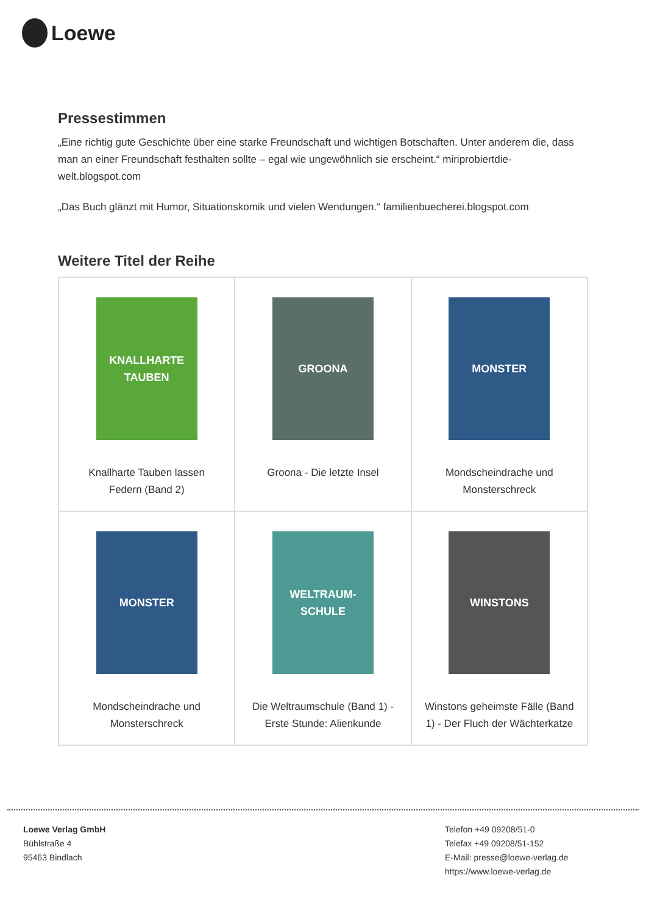Loewe
Pressestimmen
„Eine richtig gute Geschichte über eine starke Freundschaft und wichtigen Botschaften. Unter anderem die, dass man an einer Freundschaft festhalten sollte – egal wie ungewöhnlich sie erscheint.“ miriprobiertdie-welt.blogspot.com
„Das Buch glänzt mit Humor, Situationskomik und vielen Wendungen.“ familienbuecherei.blogspot.com
Weitere Titel der Reihe
| KNALLHARTE TAUBEN Knallharte Tauben lassen Federn (Band 2) | GROONA Groona - Die letzte Insel | MONSTER Mondscheindrache und Monsterschreck |
| MONSTER Mondscheindrache und Monsterschreck | WELTRAUM-SCHULE Die Weltraumschule (Band 1) - Erste Stunde: Alienkunde | WINSTONS Winstons geheimste Fälle (Band 1) - Der Fluch der Wächterkatze |
Loewe Verlag GmbH
Bühlstraße 4
95463 Bindlach
Telefon +49 09208/51-0
Telefax +49 09208/51-152
E-Mail: presse@loewe-verlag.de
https://www.loewe-verlag.de